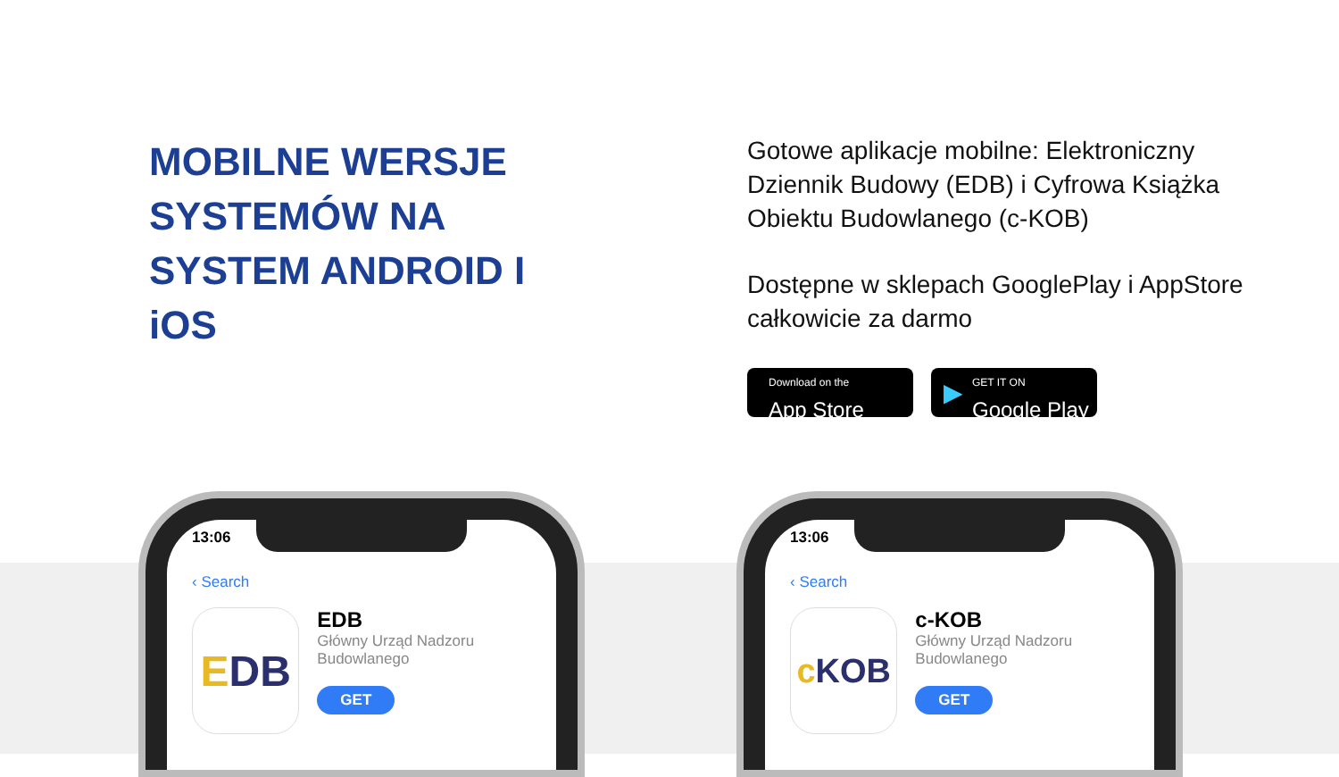MOBILNE WERSJE SYSTEMÓW NA SYSTEM ANDROID I iOS
Gotowe aplikacje mobilne: Elektroniczny Dziennik Budowy (EDB) i Cyfrowa Książka Obiektu Budowlanego (c-KOB)
Dostępne w sklepach GooglePlay i AppStore całkowicie za darmo
Download on the
App Store
▶
GET IT ON
Google Play
13:06
‹ Search
E DB
EDB
Główny Urząd Nadzoru Budowlanego
GET
13:06
‹ Search
c KOB
c-KOB
Główny Urząd Nadzoru Budowlanego
GET